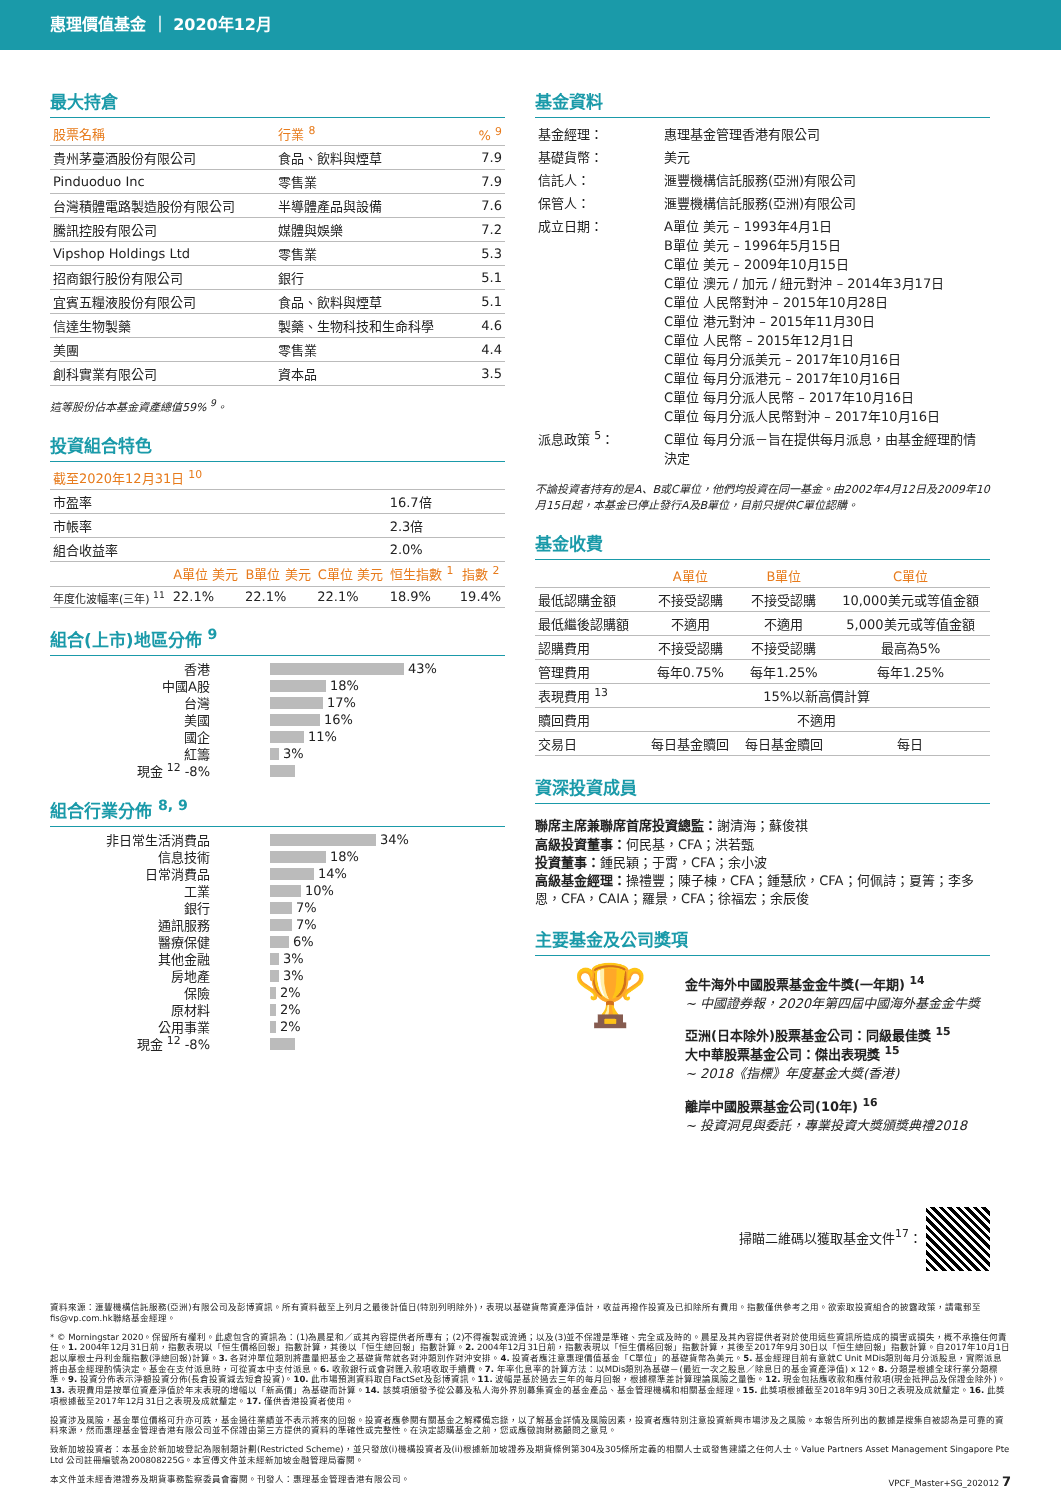惠理價值基金 ｜ 2020年12月
最大持倉
| 股票名稱 | 行業 <sup>8</sup> | % <sup>9</sup> |
| --- | --- | --- |
| 貴州茅臺酒股份有限公司 | 食品、飲料與煙草 | 7.9 |
| Pinduoduo Inc | 零售業 | 7.9 |
| 台灣積體電路製造股份有限公司 | 半導體產品與設備 | 7.6 |
| 騰訊控股有限公司 | 媒體與娛樂 | 7.2 |
| Vipshop Holdings Ltd | 零售業 | 5.3 |
| 招商銀行股份有限公司 | 銀行 | 5.1 |
| 宜賓五糧液股份有限公司 | 食品、飲料與煙草 | 5.1 |
| 信達生物製藥 | 製藥、生物科技和生命科學 | 4.6 |
| 美團 | 零售業 | 4.4 |
| 創科實業有限公司 | 資本品 | 3.5 |
這等股份佔本基金資產總值59% <sup>9</sup>。
投資組合特色
| 截至2020年12月31日 <sup>10</sup> | | | | | |
| --- | --- | --- | --- | --- | --- |
| 市盈率 | | | | 16.7倍 | |
| 市帳率 | | | | 2.3倍 | |
| 組合收益率 | | | | 2.0% | |
| | A單位 美元 | B單位 美元 | C單位 美元 | 恒生指數 <sup>1</sup> | 指數 <sup>2</sup> |
| 年度化波幅率(三年) <sup>11</sup> | 22.1% | 22.1% | 22.1% | 18.9% | 19.4% |
組合(上市)地區分佈 <sup>9</sup>
香港 43%
中國A股 18%
台灣 17%
美國 16%
國企 11%
紅籌 3%
現金 <sup>12</sup> -8%
組合行業分佈 <sup>8, 9</sup>
非日常生活消費品 34%
信息技術 18%
日常消費品 14%
工業 10%
銀行 7%
通訊服務 7%
醫療保健 6%
其他金融 3%
房地產 3%
保險 2%
原材料 2%
公用事業 2%
現金 <sup>12</sup> -8%
基金資料
| 基金經理： | 惠理基金管理香港有限公司 |
| 基礎貨幣： | 美元 |
| 信託人： | 滙豐機構信託服務(亞洲)有限公司 |
| 保管人： | 滙豐機構信託服務(亞洲)有限公司 |
| 成立日期： | A單位 美元 – 1993年4月1日 B單位 美元 – 1996年5月15日 C單位 美元 – 2009年10月15日 C單位 澳元 / 加元 / 紐元對沖 – 2014年3月17日 C單位 人民幣對沖 – 2015年10月28日 C單位 港元對沖 – 2015年11月30日 C單位 人民幣 – 2015年12月1日 C單位 每月分派美元 – 2017年10月16日 C單位 每月分派港元 – 2017年10月16日 C單位 每月分派人民幣 – 2017年10月16日 C單位 每月分派人民幣對沖 – 2017年10月16日 |
| 派息政策 <sup>5</sup>： | C單位 每月分派－旨在提供每月派息，由基金經理酌情決定 |
不論投資者持有的是A、B或C單位，他們均投資在同一基金。由2002年4月12日及2009年10月15日起，本基金已停止發行A及B單位，目前只提供C單位認購。
基金收費
| | A單位 | B單位 | C單位 |
| --- | --- | --- | --- |
| 最低認購金額 | 不接受認購 | 不接受認購 | 10,000美元或等值金額 |
| 最低繼後認購額 | 不適用 | 不適用 | 5,000美元或等值金額 |
| 認購費用 | 不接受認購 | 不接受認購 | 最高為5% |
| 管理費用 | 每年0.75% | 每年1.25% | 每年1.25% |
| 表現費用 <sup>13</sup> | 15%以新高價計算 | | |
| 贖回費用 | 不適用 | | |
| 交易日 | 每日基金贖回 | 每日基金贖回 | 每日 |
資深投資成員
聯席主席兼聯席首席投資總監：謝清海；蘇俊祺
高級投資董事：何民基，CFA；洪若甄
投資董事：鍾民穎；于霄，CFA；余小波
高級基金經理：操禮豐；陳子棟，CFA；鍾慧欣，CFA；何佩詩；夏箐；李多恩，CFA，CAIA；羅景，CFA；徐福宏；余辰俊
主要基金及公司獎項
🏆
金牛海外中國股票基金金牛獎(一年期) <sup>14</sup>
~ 中國證券報，2020年第四屆中國海外基金金牛獎
亞洲(日本除外)股票基金公司：同級最佳獎 <sup>15</sup>
大中華股票基金公司：傑出表現獎 <sup>15</sup>
~ 2018《指標》年度基金大獎(香港)
離岸中國股票基金公司(10年) <sup>16</sup>
~ 投資洞見與委託，專業投資大獎頒獎典禮2018
掃瞄二維碼以獲取基金文件<sup>17</sup>：
資料來源：滙豐機構信託服務(亞洲)有限公司及彭博資訊。所有資料截至上列月之最後計值日(特別列明除外)，表現以基礎貨幣資產淨值計，收益再撥作投資及已扣除所有費用。指數僅供參考之用。欲索取投資組合的披露政策，請電郵至fis@vp.com.hk聯絡基金經理。
* © Morningstar 2020。保留所有權利。此處包含的資訊為：(1)為晨星和／或其內容提供者所專有；(2)不得複製或流通；以及(3)並不保證是準確、完全或及時的。晨星及其內容提供者對於使用這些資訊所造成的損害或損失，概不承擔任何責任。1. 2004年12月31日前，指數表現以「恒生價格回報」指數計算，其後以「恒生總回報」指數計算。2. 2004年12月31日前，指數表現以「恒生價格回報」指數計算，其後至2017年9月30日以「恒生總回報」指數計算。自2017年10月1日起以摩根士丹利金龍指數(淨總回報)計算。3. 各對沖單位類別將盡量把基金之基礎貨幣就各對沖類別作對沖安排。4. 投資者應注意惠理價值基金「C單位」的基礎貨幣為美元。5. 基金經理目前有意就C Unit MDis類別每月分派股息，實際派息將由基金經理酌情決定。基金在支付派息時，可從資本中支付派息。6. 收款銀行或會對匯入款項收取手續費。7. 年率化息率的計算方法：以MDis類別為基礎－(最近一次之股息／除息日的基金資產淨值) x 12。8. 分類是根據全球行業分類標準。9. 投資分佈表示淨額投資分佈(長倉投資減去短倉投資)。10. 此市場預測資料取自FactSet及彭博資訊。11. 波幅是基於過去三年的每月回報，根據標準差計算理論風險之量衡。12. 現金包括應收款和應付款項(現金抵押品及保證金除外)。13. 表現費用是按單位資產淨值於年末表現的增幅以「新高價」為基礎而計算。14. 該獎項頒發予從公募及私人海外界別募集資金的基金產品、基金管理機構和相關基金經理。15. 此獎項根據截至2018年9月30日之表現及成就釐定。16. 此獎項根據截至2017年12月31日之表現及成就釐定。17. 僅供香港投資者使用。
投資涉及風險，基金單位價格可升亦可跌，基金過往業績並不表示將來的回報。投資者應參閱有關基金之解釋備忘錄，以了解基金詳情及風險因素，投資者應特別注意投資新興市場涉及之風險。本報告所列出的數據是搜集自被認為是可靠的資料來源，然而惠理基金管理香港有限公司並不保證由第三方提供的資料的準確性或完整性。在決定認購基金之前，您或應徵詢財務顧問之意見。
致新加坡投資者：本基金於新加坡登記為限制類計劃(Restricted Scheme)，並只發放(i)機構投資者及(ii)根據新加坡證券及期貨條例第304及305條所定義的相關人士或發售建議之任何人士。Value Partners Asset Management Singapore Pte Ltd 公司註冊編號為200808225G。本宣傳文件並未經新加坡金融管理局審閱。
本文件並未經香港證券及期貨事務監察委員會審閱。刊發人：惠理基金管理香港有限公司。 VPCF_Master+SG_202012 7